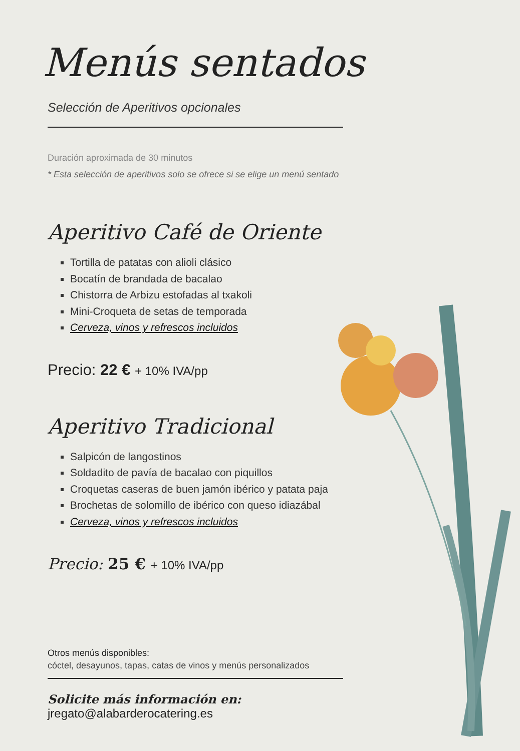Menús sentados
Selección de Aperitivos opcionales
Duración aproximada de 30 minutos
* Esta selección de aperitivos solo se ofrece si se elige un menú sentado
Aperitivo Café de Oriente
Tortilla de patatas con alioli clásico
Bocatín de brandada de bacalao
Chistorra de Arbizu estofadas al txakoli
Mini-Croqueta de setas de temporada
Cerveza, vinos y refrescos incluidos
Precio: 22 € + 10% IVA/pp
Aperitivo Tradicional
Salpicón de langostinos
Soldadito de pavía de bacalao con piquillos
Croquetas caseras de buen jamón ibérico y patata paja
Brochetas de solomillo de ibérico con queso idiazábal
Cerveza, vinos y refrescos incluidos
Precio: 25 € + 10% IVA/pp
Otros menús disponibles:
cóctel, desayunos, tapas, catas de vinos y menús personalizados
Solicite más información en: jregato@alabarderocatering.es